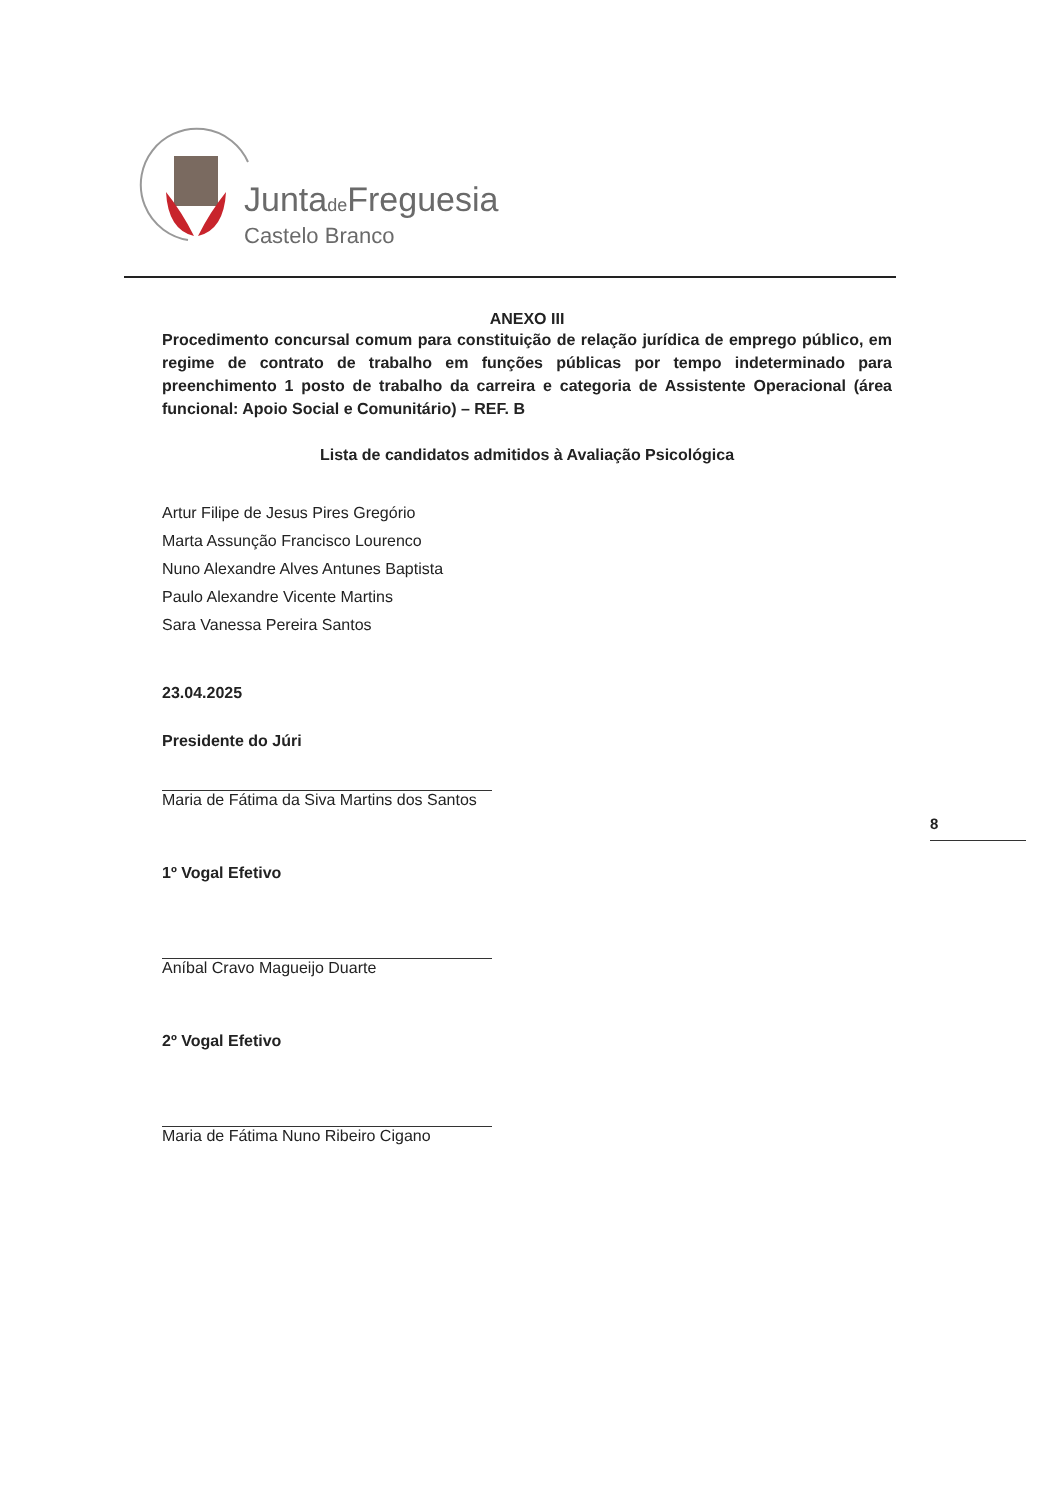Juntade Freguesia
Castelo Branco
ANEXO III
Procedimento concursal comum para constituição de relação jurídica de emprego público, em regime de contrato de trabalho em funções públicas por tempo indeterminado para preenchimento 1 posto de trabalho da carreira e categoria de Assistente Operacional (área funcional: Apoio Social e Comunitário) – REF. B
Lista de candidatos admitidos à Avaliação Psicológica
Artur Filipe de Jesus Pires Gregório
Marta Assunção Francisco Lourenco
Nuno Alexandre Alves Antunes Baptista
Paulo Alexandre Vicente Martins
Sara Vanessa Pereira Santos
23.04.2025
Presidente do Júri
Maria de Fátima da Siva Martins dos Santos
1º Vogal Efetivo
Aníbal Cravo Magueijo Duarte
2º Vogal Efetivo
Maria de Fátima Nuno Ribeiro Cigano
8